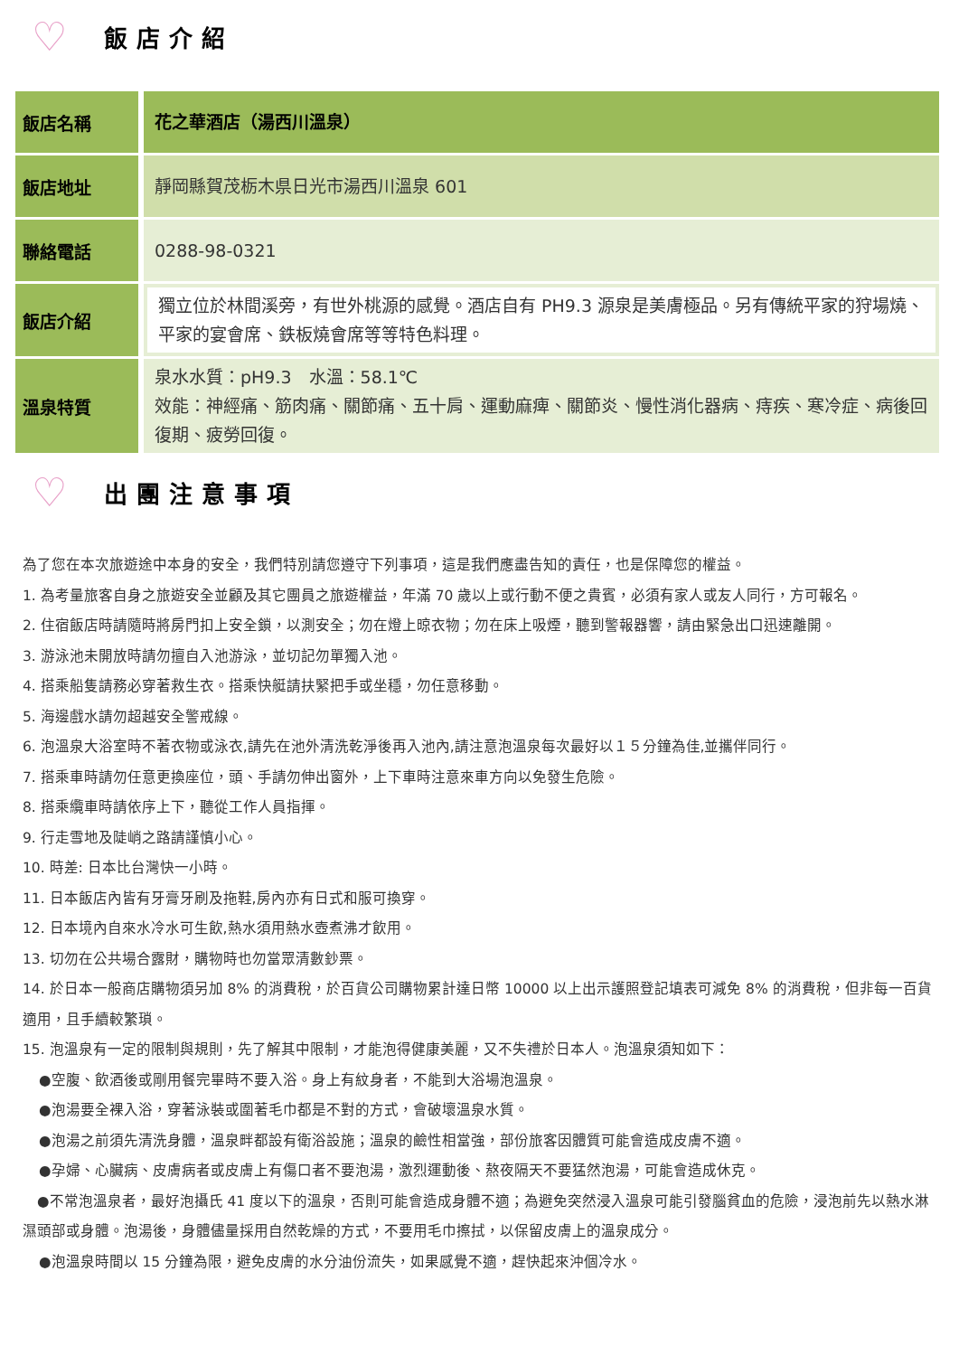♡ 飯店介紹
| 飯店名稱 | 花之華酒店（湯西川溫泉） |
| 飯店地址 | 靜岡縣賀茂栃木県日光市湯西川溫泉 601 |
| 聯絡電話 | 0288-98-0321 |
| 飯店介紹 | 獨立位於林間溪旁，有世外桃源的感覺。酒店自有 PH9.3 源泉是美膚極品。另有傳統平家的狩場燒、平家的宴會席、鉄板燒會席等等特色料理。 |
| 溫泉特質 | 泉水水質：pH9.3 水溫：58.1℃ 效能：神經痛、筋肉痛、關節痛、五十肩、運動麻痺、關節炎、慢性消化器病、痔疾、寒冷症、病後回復期、疲勞回復。 |
♡ 出團注意事項
為了您在本次旅遊途中本身的安全，我們特別請您遵守下列事項，這是我們應盡告知的責任，也是保障您的權益。
1. 為考量旅客自身之旅遊安全並顧及其它團員之旅遊權益，年滿 70 歲以上或行動不便之貴賓，必須有家人或友人同行，方可報名。
2. 住宿飯店時請隨時將房門扣上安全鎖，以測安全；勿在燈上晾衣物；勿在床上吸煙，聽到警報器響，請由緊急出口迅速離開。
3. 游泳池未開放時請勿擅自入池游泳，並切記勿單獨入池。
4. 搭乘船隻請務必穿著救生衣。搭乘快艇請扶緊把手或坐穩，勿任意移動。
5. 海邊戲水請勿超越安全警戒線。
6. 泡溫泉大浴室時不著衣物或泳衣,請先在池外清洗乾淨後再入池內,請注意泡溫泉每次最好以１５分鐘為佳,並攜伴同行。
7. 搭乘車時請勿任意更換座位，頭、手請勿伸出窗外，上下車時注意來車方向以免發生危險。
8. 搭乘纜車時請依序上下，聽從工作人員指揮。
9. 行走雪地及陡峭之路請謹慎小心。
10. 時差: 日本比台灣快一小時。
11. 日本飯店內皆有牙膏牙刷及拖鞋,房內亦有日式和服可換穿。
12. 日本境內自來水冷水可生飲,熱水須用熱水壺煮沸才飲用。
13. 切勿在公共場合露財，購物時也勿當眾清數鈔票。
14. 於日本一般商店購物須另加 8% 的消費稅，於百貨公司購物累計達日幣 10000 以上出示護照登記填表可減免 8% 的消費稅，但非每一百貨適用，且手續較繁瑣。
15. 泡溫泉有一定的限制與規則，先了解其中限制，才能泡得健康美麗，又不失禮於日本人。泡溫泉須知如下：
●空腹、飲酒後或剛用餐完畢時不要入浴。身上有紋身者，不能到大浴場泡溫泉。
●泡湯要全裸入浴，穿著泳裝或圍著毛巾都是不對的方式，會破壞溫泉水質。
●泡湯之前須先清洗身體，溫泉畔都設有衛浴設施；溫泉的鹼性相當強，部份旅客因體質可能會造成皮膚不適。
●孕婦、心臟病、皮膚病者或皮膚上有傷口者不要泡湯，激烈運動後、熬夜隔天不要猛然泡湯，可能會造成休克。
　●不常泡溫泉者，最好泡攝氏 41 度以下的溫泉，否則可能會造成身體不適；為避免突然浸入溫泉可能引發腦貧血的危險，浸泡前先以熱水淋濕頭部或身體。泡湯後，身體儘量採用自然乾燥的方式，不要用毛巾擦拭，以保留皮膚上的溫泉成分。
●泡溫泉時間以 15 分鐘為限，避免皮膚的水分油份流失，如果感覺不適，趕快起來沖個冷水。